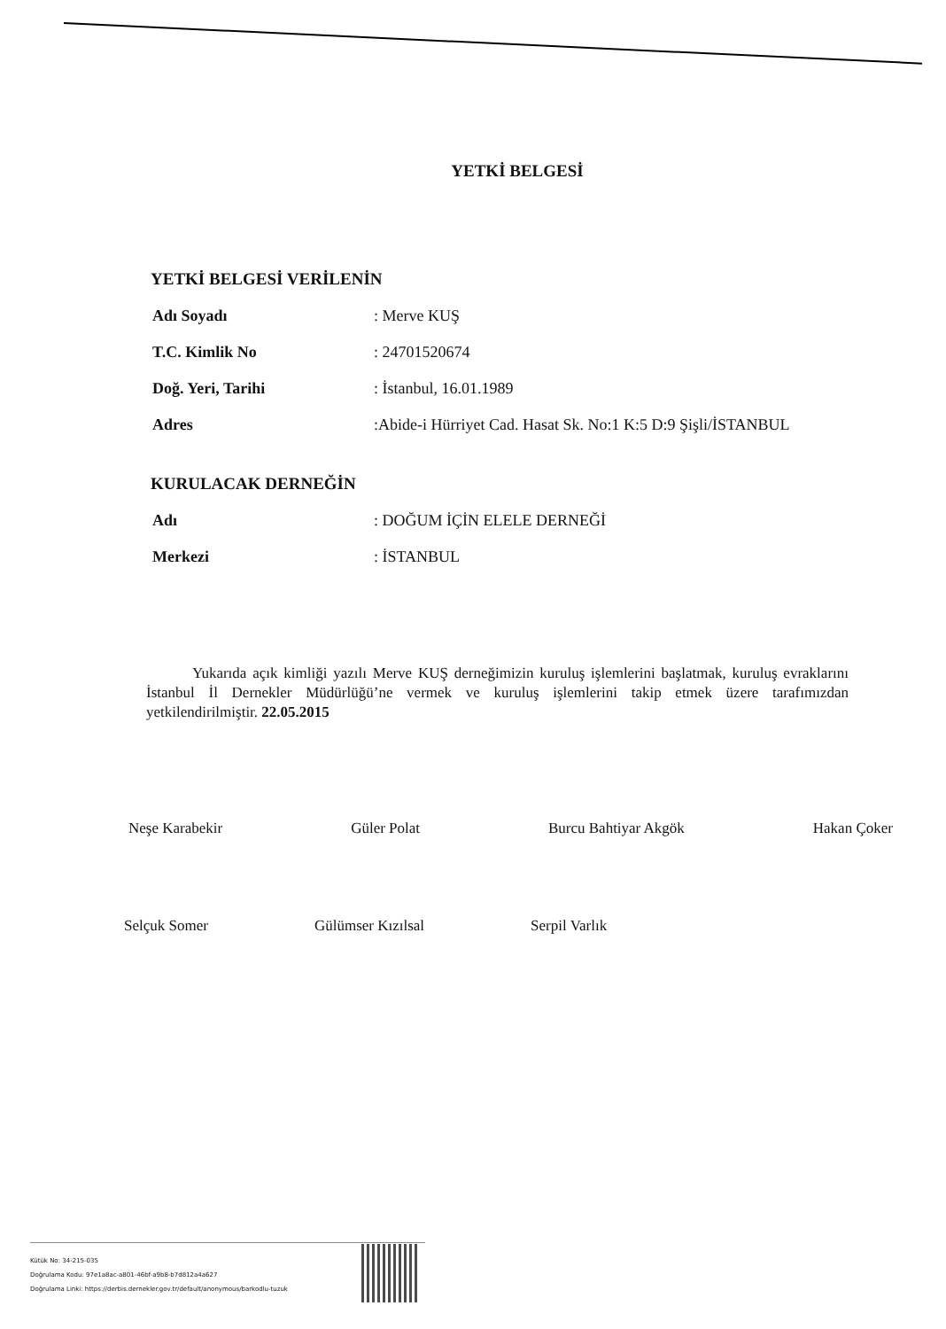YETKİ BELGESİ
YETKİ BELGESİ VERİLENİN
Adı Soyadı : Merve KUŞ
T.C. Kimlik No : 24701520674
Doğ. Yeri, Tarihi : İstanbul, 16.01.1989
Adres :Abide-i Hürriyet Cad. Hasat Sk. No:1 K:5 D:9 Şişli/İSTANBUL
KURULACAK DERNEĞİN
Adı : DOĞUM İÇİN ELELE DERNEĞİ
Merkezi : İSTANBUL
Yukarıda açık kimliği yazılı Merve KUŞ derneğimizin kuruluş işlemlerini başlatmak, kuruluş evraklarını İstanbul İl Dernekler Müdürlüğü’ne vermek ve kuruluş işlemlerini takip etmek üzere tarafımızdan yetkilendirilmiştir. 22.05.2015
Neşe Karabekir Güler Polat Burcu Bahtiyar Akgök Hakan Çoker
Selçuk Somer Gülümser Kızılsal Serpil Varlık
Kütük No: 34-215-035
Doğrulama Kodu: 97e1a8ac-a801-46bf-a9b8-b7d812a4a627
Doğrulama Linki: https://derbis.dernekler.gov.tr/default/anonymous/barkodlu-tuzuk